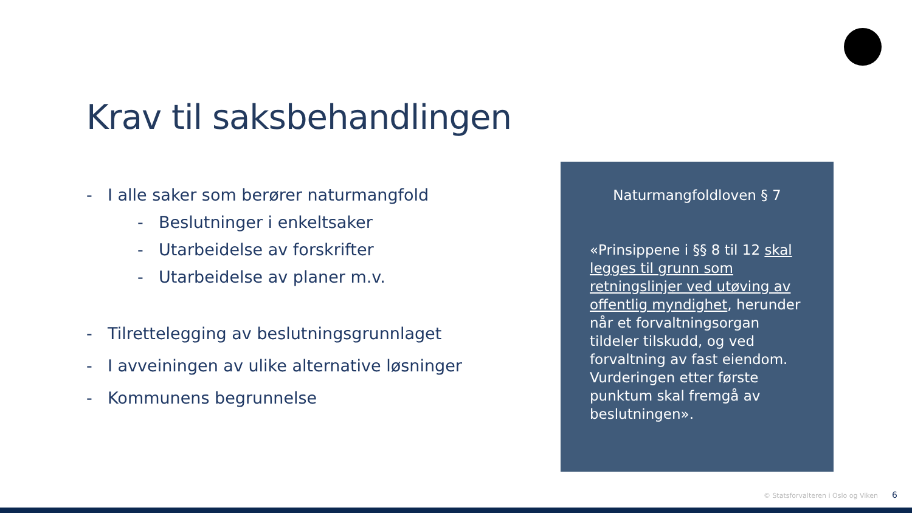Krav til saksbehandlingen
- I alle saker som berører naturmangfold
- Beslutninger i enkeltsaker
- Utarbeidelse av forskrifter
- Utarbeidelse av planer m.v.
- Tilrettelegging av beslutningsgrunnlaget
- I avveiningen av ulike alternative løsninger
- Kommunens begrunnelse
Naturmangfoldloven § 7
«Prinsippene i §§ 8 til 12 skal legges til grunn som retningslinjer ved utøving av offentlig myndighet, herunder når et forvaltningsorgan tildeler tilskudd, og ved forvaltning av fast eiendom. Vurderingen etter første punktum skal fremgå av beslutningen».
© Statsforvalteren i Oslo og Viken
6